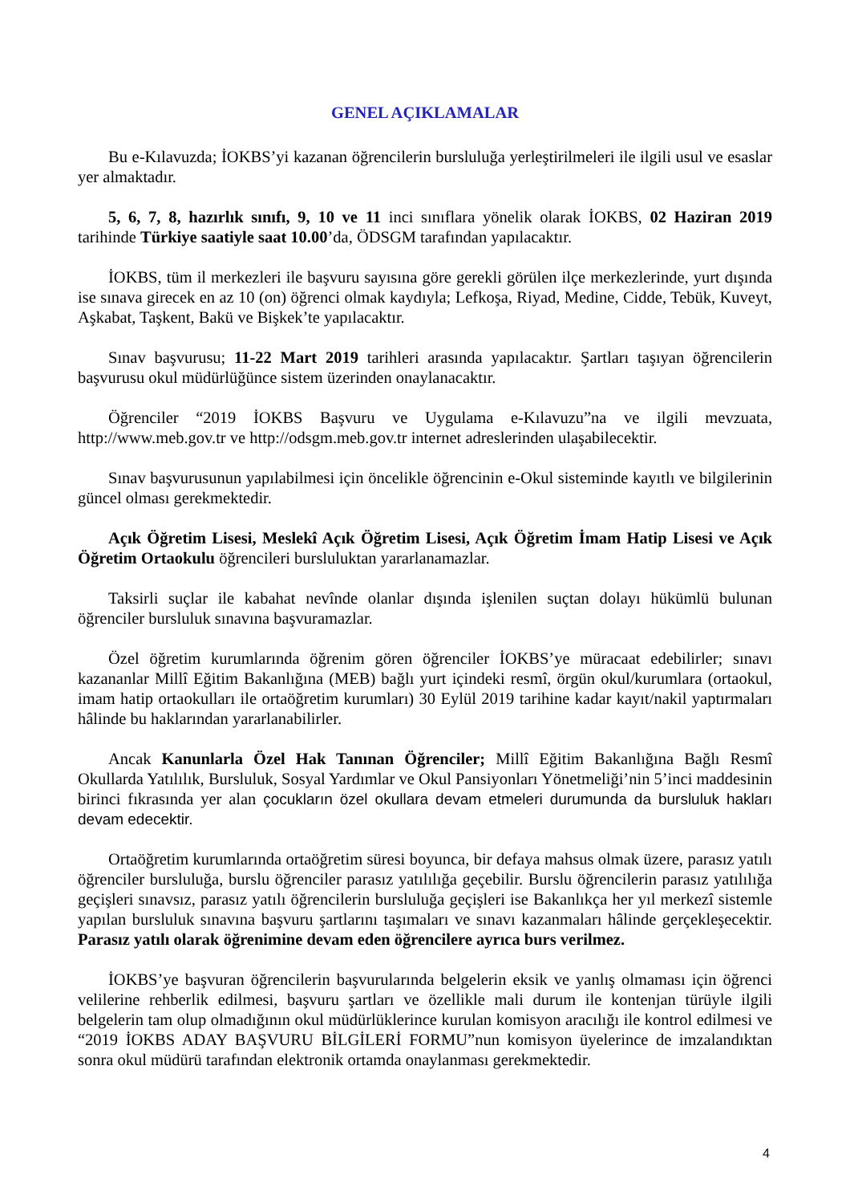GENEL AÇIKLAMALAR
Bu e-Kılavuzda; İOKBS’yi kazanan öğrencilerin bursluluğa yerleştirilmeleri ile ilgili usul ve esaslar yer almaktadır.
5, 6, 7, 8, hazırlık sınıfı, 9, 10 ve 11 inci sınıflara yönelik olarak İOKBS, 02 Haziran 2019 tarihinde Türkiye saatiyle saat 10.00’da, ÖDSGM tarafından yapılacaktır.
İOKBS, tüm il merkezleri ile başvuru sayısına göre gerekli görülen ilçe merkezlerinde, yurt dışında ise sınava girecek en az 10 (on) öğrenci olmak kaydıyla; Lefkoşa, Riyad, Medine, Cidde, Tebük, Kuveyt, Aşkabat, Taşkent, Bakü ve Bişkek’te yapılacaktır.
Sınav başvurusu; 11-22 Mart 2019 tarihleri arasında yapılacaktır. Şartları taşıyan öğrencilerin başvurusu okul müdürlüğünce sistem üzerinden onaylanacaktır.
Öğrenciler “2019 İOKBS Başvuru ve Uygulama e-Kılavuzu”na ve ilgili mevzuata, http://www.meb.gov.tr ve http://odsgm.meb.gov.tr internet adreslerinden ulaşabilecektir.
Sınav başvurusunun yapılabilmesi için öncelikle öğrencinin e-Okul sisteminde kayıtlı ve bilgilerinin güncel olması gerekmektedir.
Açık Öğretim Lisesi, Meslekî Açık Öğretim Lisesi, Açık Öğretim İmam Hatip Lisesi ve Açık Öğretim Ortaokulu öğrencileri bursluluktan yararlanamazlar.
Taksirli suçlar ile kabahat nevînde olanlar dışında işlenilen suçtan dolayı hükümlü bulunan öğrenciler bursluluk sınavına başvuramazlar.
Özel öğretim kurumlarında öğrenim gören öğrenciler İOKBS’ye müracaat edebilirler; sınavı kazananlar Millî Eğitim Bakanlığına (MEB) bağlı yurt içindeki resmî, örgün okul/kurumlara (ortaokul, imam hatip ortaokulları ile ortaöğretim kurumları) 30 Eylül 2019 tarihine kadar kayıt/nakil yaptırmaları hâlinde bu haklarından yararlanabilirler.
Ancak Kanunlarla Özel Hak Tanınan Öğrenciler; Millî Eğitim Bakanlığına Bağlı Resmî Okullarda Yatılılık, Bursluluk, Sosyal Yardımlar ve Okul Pansiyonları Yönetmeliği’nin 5’inci maddesinin birinci fıkrasında yer alan çocukların özel okullara devam etmeleri durumunda da bursluluk hakları devam edecektir.
Ortaöğretim kurumlarında ortaöğretim süresi boyunca, bir defaya mahsus olmak üzere, parasız yatılı öğrenciler bursluluğa, burslu öğrenciler parasız yatılılığa geçebilir. Burslu öğrencilerin parasız yatılılığa geçişleri sınavsız, parasız yatılı öğrencilerin bursluluğa geçişleri ise Bakanlıkça her yıl merkezî sistemle yapılan bursluluk sınavına başvuru şartlarını taşımaları ve sınavı kazanmaları hâlinde gerçekleşecektir. Parasız yatılı olarak öğrenimine devam eden öğrencilere ayrıca burs verilmez.
İOKBS’ye başvuran öğrencilerin başvurularında belgelerin eksik ve yanlış olmaması için öğrenci velilerine rehberlik edilmesi, başvuru şartları ve özellikle mali durum ile kontenjan türüyle ilgili belgelerin tam olup olmadığının okul müdürlüklerince kurulan komisyon aracılığı ile kontrol edilmesi ve “2019 İOKBS ADAY BAŞVURU BİLGİLERİ FORMU”nun komisyon üyelerince de imzalandıktan sonra okul müdürü tarafından elektronik ortamda onaylanması gerekmektedir.
4